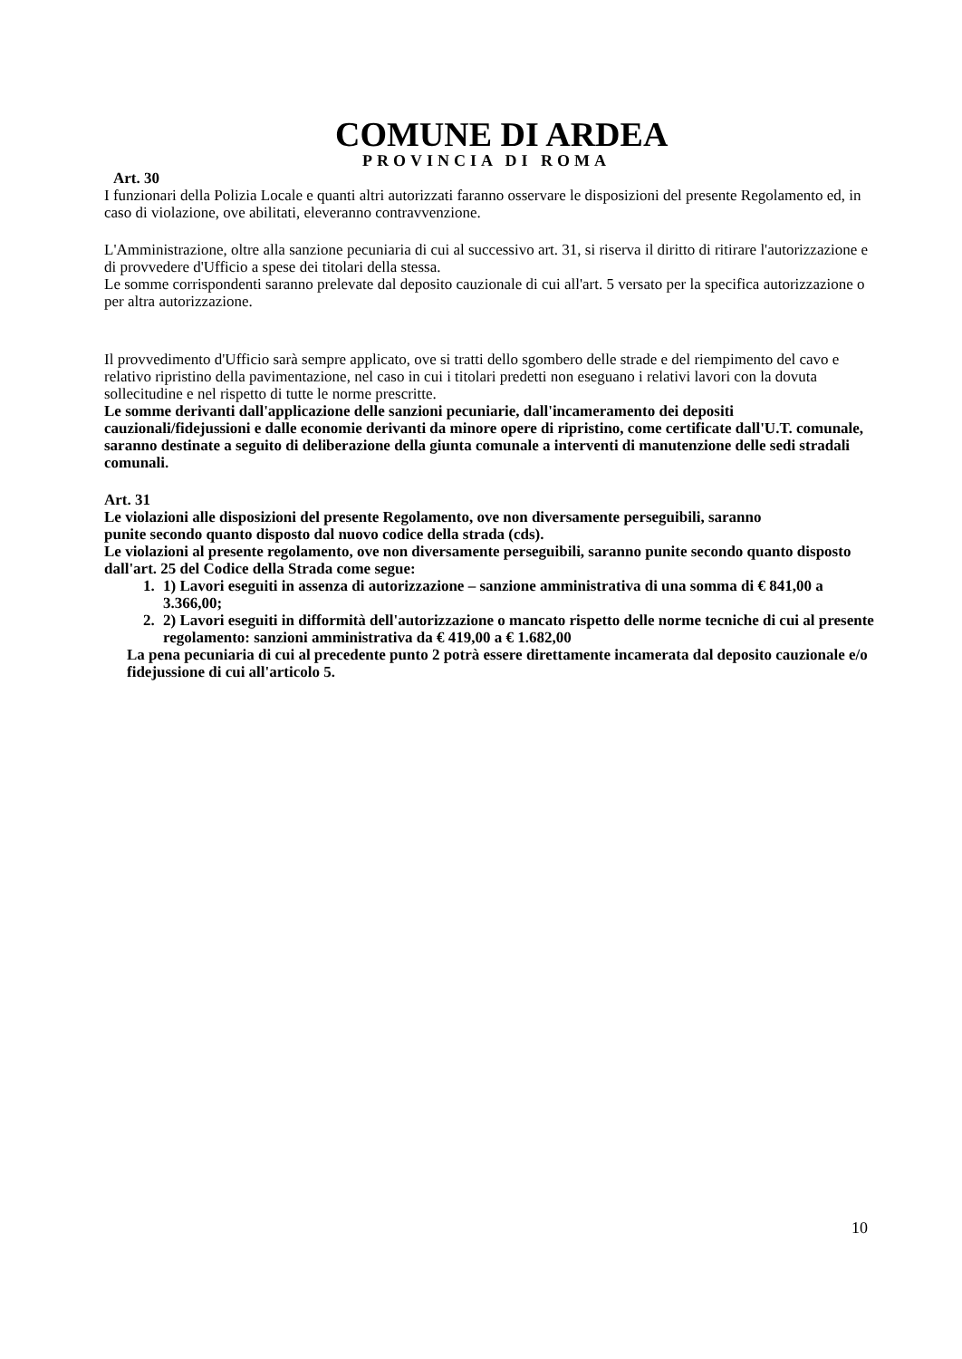COMUNE DI ARDEA
PROVINCIA DI ROMA
Art. 30
I funzionari della Polizia Locale e quanti altri autorizzati faranno osservare le disposizioni del presente Regolamento ed, in caso di violazione, ove abilitati, eleveranno contravvenzione.
L'Amministrazione, oltre alla sanzione pecuniaria di cui al successivo art. 31, si riserva il diritto di ritirare l'autorizzazione e di provvedere d'Ufficio a spese dei titolari della stessa.
Le somme corrispondenti saranno prelevate dal deposito cauzionale di cui all'art. 5 versato per la specifica autorizzazione o per altra autorizzazione.
Il provvedimento d'Ufficio sarà sempre applicato, ove si tratti dello sgombero delle strade e del riempimento del cavo e relativo ripristino della pavimentazione, nel caso in cui i titolari predetti non eseguano i relativi lavori con la dovuta sollecitudine e nel rispetto di tutte le norme prescritte.
Le somme derivanti dall'applicazione delle sanzioni pecuniarie, dall'incameramento dei depositi cauzionali/fidejussioni e dalle economie derivanti da minore opere di ripristino, come certificate dall'U.T. comunale, saranno destinate a seguito di deliberazione della giunta comunale a interventi di manutenzione delle sedi stradali comunali.
Art. 31
Le violazioni alle disposizioni del presente Regolamento, ove non diversamente perseguibili, saranno
punite secondo quanto disposto dal nuovo codice della strada (cds).
Le violazioni al presente regolamento, ove non diversamente perseguibili, saranno punite secondo quanto disposto dall'art. 25 del Codice della Strada come segue:
1. 1) Lavori eseguiti in assenza di autorizzazione – sanzione amministrativa di una somma di € 841,00 a 3.366,00;
2. 2) Lavori eseguiti in difformità dell'autorizzazione o mancato rispetto delle norme tecniche di cui al presente regolamento: sanzioni amministrativa da € 419,00 a € 1.682,00
La pena pecuniaria di cui al precedente punto 2 potrà essere direttamente incamerata dal deposito cauzionale e/o fidejussione di cui all'articolo 5.
10